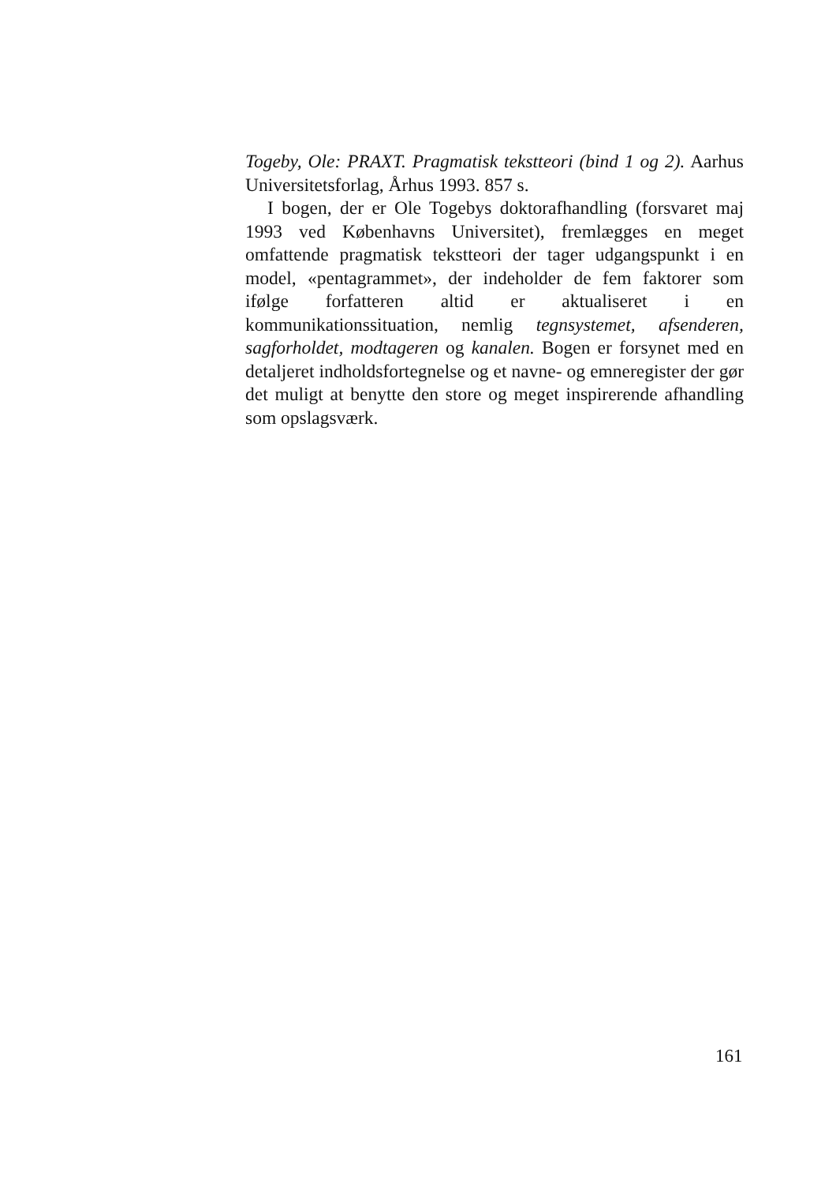Togeby, Ole: PRAXT. Pragmatisk tekstteori (bind 1 og 2). Aarhus Universitetsforlag, Århus 1993. 857 s.
I bogen, der er Ole Togebys doktorafhandling (forsvaret maj 1993 ved Københavns Universitet), fremlægges en meget omfattende pragmatisk tekstteori der tager udgangspunkt i en model, «pentagrammet», der indeholder de fem faktorer som ifølge forfatteren altid er aktualiseret i en kommunikationssituation, nemlig tegnsystemet, afsenderen, sagforholdet, modtageren og kanalen. Bogen er forsynet med en detaljeret indholdsfortegnelse og et navne- og emneregister der gør det muligt at benytte den store og meget inspirerende afhandling som opslagsværk.
161